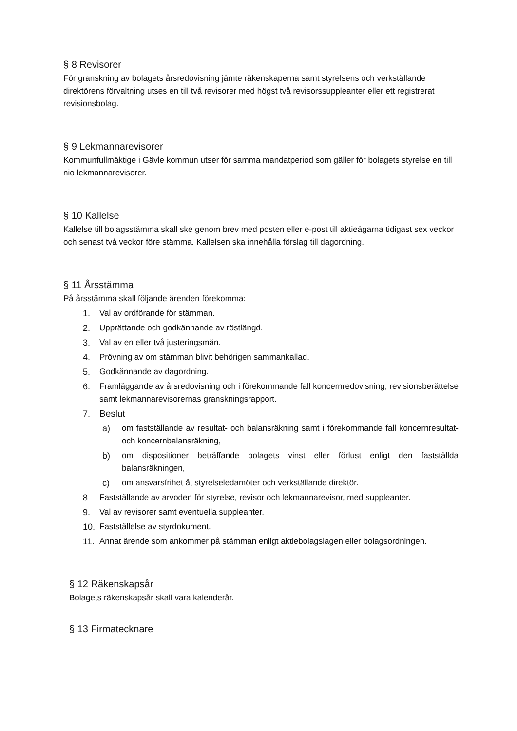§ 8 Revisorer
För granskning av bolagets årsredovisning jämte räkenskaperna samt styrelsens och verkställande direktörens förvaltning utses en till två revisorer med högst två revisorssuppleanter eller ett registrerat revisionsbolag.
§ 9 Lekmannarevisorer
Kommunfullmäktige i Gävle kommun utser för samma mandatperiod som gäller för bolagets styrelse en till nio lekmannarevisorer.
§ 10 Kallelse
Kallelse till bolagsstämma skall ske genom brev med posten eller e-post till aktieägarna tidigast sex veckor och senast två veckor före stämma. Kallelsen ska innehålla förslag till dagordning.
§ 11 Årsstämma
På årsstämma skall följande ärenden förekomma:
1. Val av ordförande för stämman.
2. Upprättande och godkännande av röstlängd.
3. Val av en eller två justeringsmän.
4. Prövning av om stämman blivit behörigen sammankallad.
5. Godkännande av dagordning.
6. Framläggande av årsredovisning och i förekommande fall koncernredovisning, revisionsberättelse samt lekmannarevisorernas granskningsrapport.
7. Beslut
a) om fastställande av resultat- och balansräkning samt i förekommande fall koncernresultat- och koncernbalansräkning,
b) om dispositioner beträffande bolagets vinst eller förlust enligt den fastställda balansräkningen,
c) om ansvarsfrihet åt styrelseledamöter och verkställande direktör.
8. Fastställande av arvoden för styrelse, revisor och lekmannarevisor, med suppleanter.
9. Val av revisorer samt eventuella suppleanter.
10. Fastställelse av styrdokument.
11. Annat ärende som ankommer på stämman enligt aktiebolagslagen eller bolagsordningen.
§ 12 Räkenskapsår
Bolagets räkenskapsår skall vara kalenderår.
§ 13 Firmatecknare